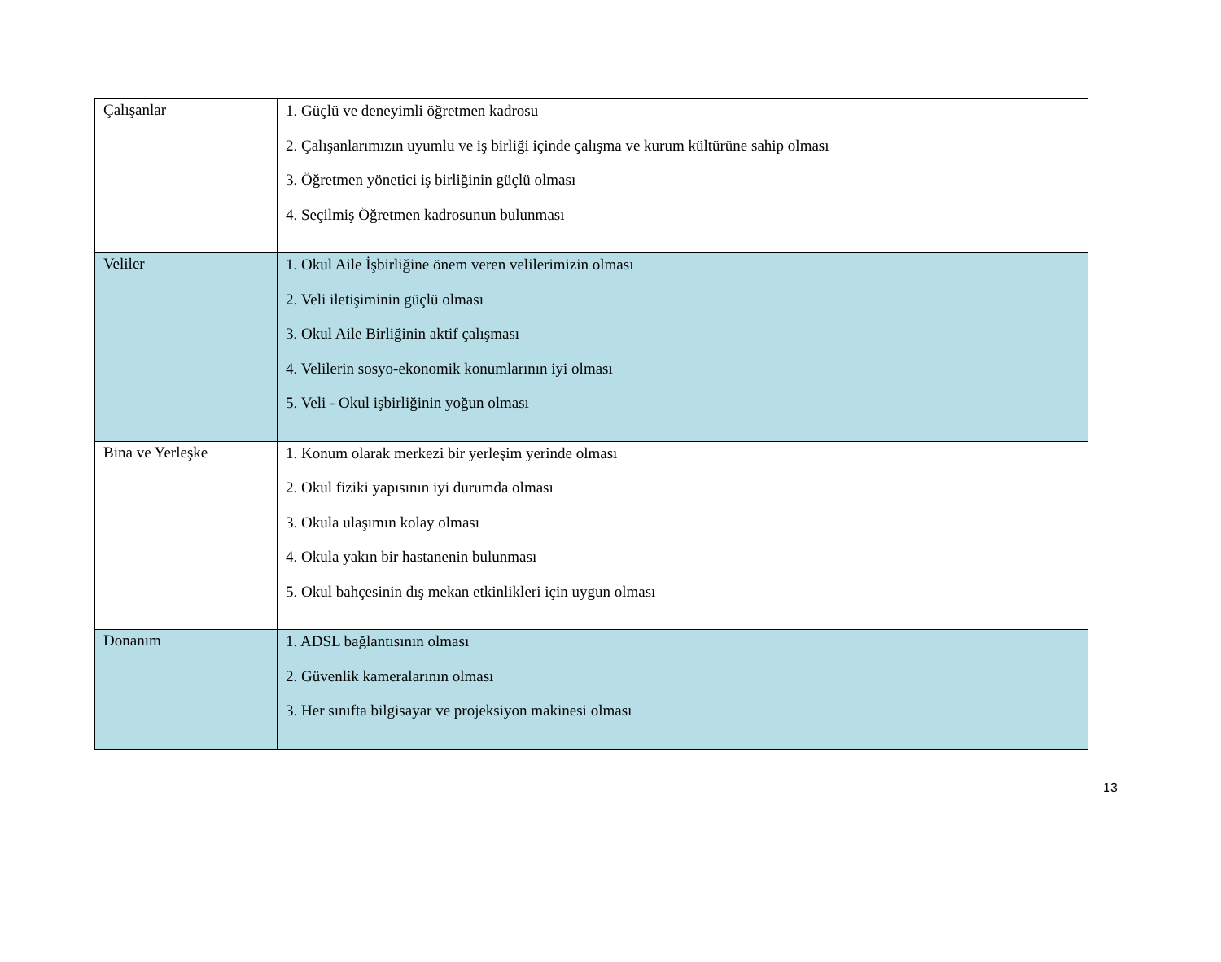| Çalışanlar | 1. Güçlü ve deneyimli öğretmen kadrosu 2. Çalışanlarımızın uyumlu ve iş birliği içinde çalışma ve kurum kültürüne sahip olması 3. Öğretmen yönetici iş birliğinin güçlü olması 4. Seçilmiş Öğretmen kadrosunun bulunması |
| Veliler | 1. Okul Aile İşbirliğine önem veren velilerimizin olması 2. Veli iletişiminin güçlü olması 3. Okul Aile Birliğinin aktif çalışması 4. Velilerin sosyo-ekonomik konumlarının iyi olması 5. Veli - Okul işbirliğinin yoğun olması |
| Bina ve Yerleşke | 1. Konum olarak merkezi bir yerleşim yerinde olması 2. Okul fiziki yapısının iyi durumda olması 3. Okula ulaşımın kolay olması 4. Okula yakın bir hastanenin bulunması 5. Okul bahçesinin dış mekan etkinlikleri için uygun olması |
| Donanım | 1. ADSL bağlantısının olması 2. Güvenlik kameralarının olması 3. Her sınıfta bilgisayar ve projeksiyon makinesi olması |
13